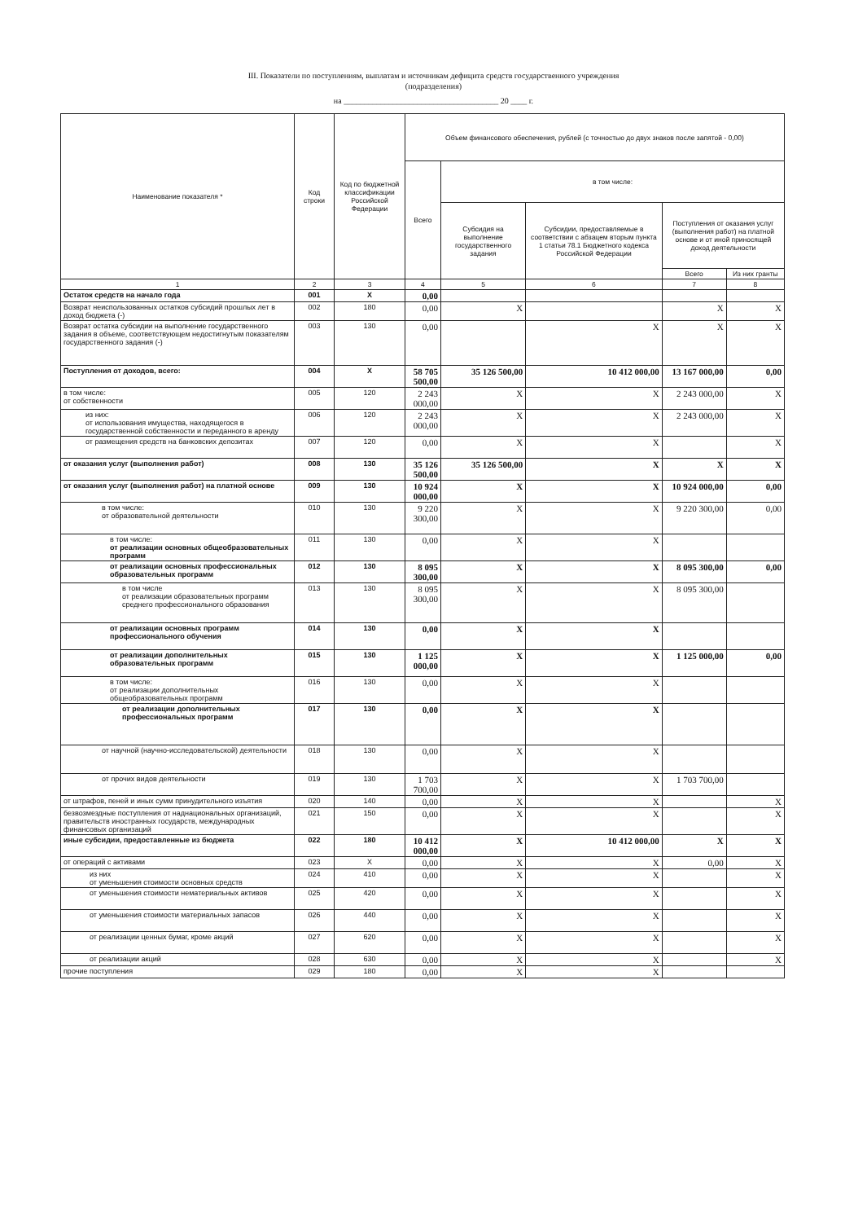III. Показатели по поступлениям, выплатам и источникам дефицита средств государственного учреждения
(подразделения)
на ______________________________________ 20 ____ г.
| Наименование показателя * | Код строки | Код по бюджетной классификации Российской Федерации | Объем финансового обеспечения, рублей (с точностью до двух знаков после запятой - 0,00) | | | | |
| --- | --- | --- | --- | --- | --- | --- | --- |
| | | | Всего | в том числе: | | | |
| | | | | Субсидия на выполнение государственного задания | Субсидии, предоставляемые в соответствии с абзацем вторым пункта 1 статьи 78.1 Бюджетного кодекса Российской Федерации | Поступления от оказания услуг (выполнения работ) на платной основе и от иной приносящей доход деятельности | |
| | | | | | | Всего | Из них гранты |
| 1 | 2 | 3 | 4 | 5 | 6 | 7 | 8 |
| Остаток средств на начало года | 001 | X | 0,00 | | | | |
| Возврат неиспользованных остатков субсидий прошлых лет в доход бюджета (-) | 002 | 180 | 0,00 | X | | X | X |
| Возврат остатка субсидии на выполнение государственного задания в объеме, соответствующем недостигнутым показателям государственного задания (-) | 003 | 130 | 0,00 | | X | X | X |
| Поступления от доходов, всего: | 004 | X | 58 705 500,00 | 35 126 500,00 | 10 412 000,00 | 13 167 000,00 | 0,00 |
| в том числе: от собственности | 005 | 120 | 2 243 000,00 | X | X | 2 243 000,00 | X |
| из них: от использования имущества, находящегося в государственной собственности и переданного в аренду | 006 | 120 | 2 243 000,00 | X | X | 2 243 000,00 | X |
| от размещения средств на банковских депозитах | 007 | 120 | 0,00 | X | X | | X |
| от оказания услуг (выполнения работ) | 008 | 130 | 35 126 500,00 | 35 126 500,00 | X | X | X |
| от оказания услуг (выполнения работ) на платной основе | 009 | 130 | 10 924 000,00 | X | X | 10 924 000,00 | 0,00 |
| в том числе: от образовательной деятельности | 010 | 130 | 9 220 300,00 | X | X | 9 220 300,00 | 0,00 |
| в том числе: от реализации основных общеобразовательных программ | 011 | 130 | 0,00 | X | X | | |
| от реализации основных профессиональных образовательных программ | 012 | 130 | 8 095 300,00 | X | X | 8 095 300,00 | 0,00 |
| в том числе от реализации образовательных программ среднего профессионального образования | 013 | 130 | 8 095 300,00 | X | X | 8 095 300,00 | |
| от реализации основных программ профессионального обучения | 014 | 130 | 0,00 | X | X | | |
| от реализации дополнительных образовательных программ | 015 | 130 | 1 125 000,00 | X | X | 1 125 000,00 | 0,00 |
| в том числе: от реализации дополнительных общеобразовательных программ | 016 | 130 | 0,00 | X | X | | |
| от реализации дополнительных профессиональных программ | 017 | 130 | 0,00 | X | X | | |
| от научной (научно-исследовательской) деятельности | 018 | 130 | 0,00 | X | X | | |
| от прочих видов деятельности | 019 | 130 | 1 703 700,00 | X | X | 1 703 700,00 | |
| от штрафов, пеней и иных сумм принудительного изъятия | 020 | 140 | 0,00 | X | X | | X |
| безвозмездные поступления от наднациональных организаций, правительств иностранных государств, международных финансовых организаций | 021 | 150 | 0,00 | X | X | | X |
| иные субсидии, предоставленные из бюджета | 022 | 180 | 10 412 000,00 | X | 10 412 000,00 | X | X |
| от операций с активами | 023 | X | 0,00 | X | X | 0,00 | X |
| из них от уменьшения стоимости основных средств | 024 | 410 | 0,00 | X | X | | X |
| от уменьшения стоимости нематериальных активов | 025 | 420 | 0,00 | X | X | | X |
| от уменьшения стоимости материальных запасов | 026 | 440 | 0,00 | X | X | | X |
| от реализации ценных бумаг, кроме акций | 027 | 620 | 0,00 | X | X | | X |
| от реализации акций | 028 | 630 | 0,00 | X | X | | X |
| прочие поступления | 029 | 180 | 0,00 | X | X | | |